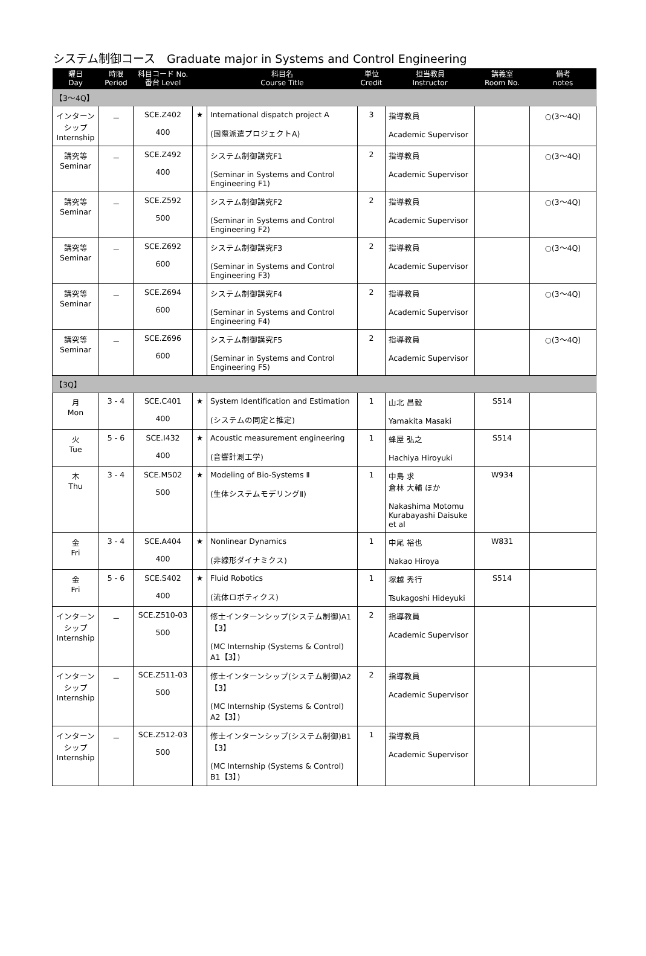システム制御コース　Graduate major in Systems and Control Engineering
| 曜日 Day | 時限 Period | 科目コード No. 番台 Level | | 科目名 Course Title | 単位 Credit | 担当教員 Instructor | 講義室 Room No. | 備考 notes |
| --- | --- | --- | --- | --- | --- | --- | --- | --- |
| 【3～4Q】 | | | | | | | | |
| インターンシップ Internship | － | SCE.Z402 400 | ★ | International dispatch project A (国際派遣プロジェクトA) | 3 | 指導教員 Academic Supervisor | | ○(3～4Q) |
| 講究等 Seminar | － | SCE.Z492 400 | | システム制御講究F1 (Seminar in Systems and Control Engineering F1) | 2 | 指導教員 Academic Supervisor | | ○(3～4Q) |
| 講究等 Seminar | － | SCE.Z592 500 | | システム制御講究F2 (Seminar in Systems and Control Engineering F2) | 2 | 指導教員 Academic Supervisor | | ○(3～4Q) |
| 講究等 Seminar | － | SCE.Z692 600 | | システム制御講究F3 (Seminar in Systems and Control Engineering F3) | 2 | 指導教員 Academic Supervisor | | ○(3～4Q) |
| 講究等 Seminar | － | SCE.Z694 600 | | システム制御講究F4 (Seminar in Systems and Control Engineering F4) | 2 | 指導教員 Academic Supervisor | | ○(3～4Q) |
| 講究等 Seminar | － | SCE.Z696 600 | | システム制御講究F5 (Seminar in Systems and Control Engineering F5) | 2 | 指導教員 Academic Supervisor | | ○(3～4Q) |
| 【3Q】 | | | | | | | | |
| 月 Mon | 3 - 4 | SCE.C401 400 | ★ | System Identification and Estimation (システムの同定と推定) | 1 | 山北 昌毅 Yamakita Masaki | S514 | |
| 火 Tue | 5 - 6 | SCE.I432 400 | ★ | Acoustic measurement engineering (音響計測工学) | 1 | 蜂屋 弘之 Hachiya Hiroyuki | S514 | |
| 木 Thu | 3 - 4 | SCE.M502 500 | ★ | Modeling of Bio-Systems Ⅱ (生体システムモデリングⅡ) | 1 | 中島 求 倉林 大輔 ほか Nakashima Motomu Kurabayashi Daisuke et al | W934 | |
| 金 Fri | 3 - 4 | SCE.A404 400 | ★ | Nonlinear Dynamics (非線形ダイナミクス) | 1 | 中尾 裕也 Nakao Hiroya | W831 | |
| 金 Fri | 5 - 6 | SCE.S402 400 | ★ | Fluid Robotics (流体ロボティクス) | 1 | 塚越 秀行 Tsukagoshi Hideyuki | S514 | |
| インターンシップ Internship | － | SCE.Z510-03 500 | | 修士インターンシップ(システム制御)A1【3】 (MC Internship (Systems & Control) A1【3】) | 2 | 指導教員 Academic Supervisor | | |
| インターンシップ Internship | － | SCE.Z511-03 500 | | 修士インターンシップ(システム制御)A2【3】 (MC Internship (Systems & Control) A2【3】) | 2 | 指導教員 Academic Supervisor | | |
| インターンシップ Internship | － | SCE.Z512-03 500 | | 修士インターンシップ(システム制御)B1【3】 (MC Internship (Systems & Control) B1【3】) | 1 | 指導教員 Academic Supervisor | | |